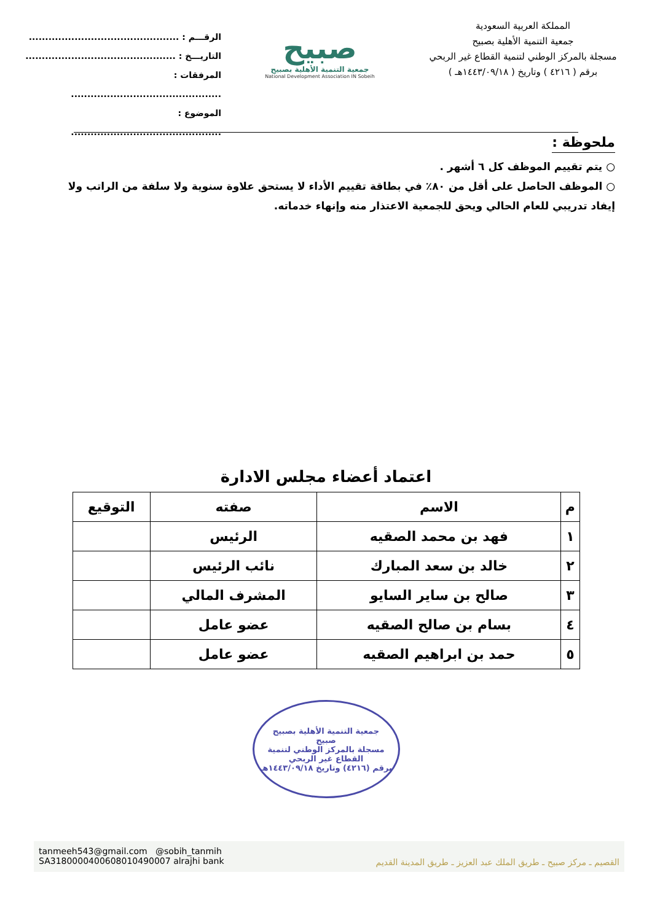المملكة العربية السعودية
جمعية التنمية الأهلية بصبيح
مسجلة بالمركز الوطني لتنمية القطاع غير الربحي
برقم ( ٤٢١٦ ) وتاريخ ( ١٤٤٣/٠٩/١٨هـ )
صبيح
جمعية التنمية الأهلية بصبيح
National Development Association IN Sobeih
الرقـــم : ..............................................
التاريـــخ : ..............................................
المرفقات : ..............................................
الموضوع : ..............................................
ملحوظة :
○ يتم تقييم الموظف كل ٦ أشهر .
○ الموظف الحاصل على أقل من ٨٠٪ في بطاقة تقييم الأداء لا يستحق علاوة سنوية ولا سلفة من الراتب ولا إيفاد تدريبي للعام الحالي ويحق للجمعية الاعتذار منه وإنهاء خدماته.
اعتماد أعضاء مجلس الادارة
| م | الاسم | صفته | التوقيع |
| --- | --- | --- | --- |
| ١ | فهد بن محمد الصقيه | الرئيس | |
| ٢ | خالد بن سعد المبارك | نائب الرئيس | |
| ٣ | صالح بن ساير السايو | المشرف المالي | |
| ٤ | بسام بن صالح الصقيه | عضو عامل | |
| ٥ | حمد بن ابراهيم الصقيه | عضو عامل | |
جمعية التنمية الأهلية بصبيح
صبيح
مسجلة بالمركز الوطني لتنمية القطاع غير الربحي
برقم (٤٢١٦) وتاريخ ١٤٤٣/٠٩/١٨هـ
tanmeeh543@gmail.com @sobih_tanmih
SA3180000400608010490007 alrajhi bank
القصيم ـ مركز صبيح ـ طريق الملك عبد العزيز ـ طريق المدينة القديم